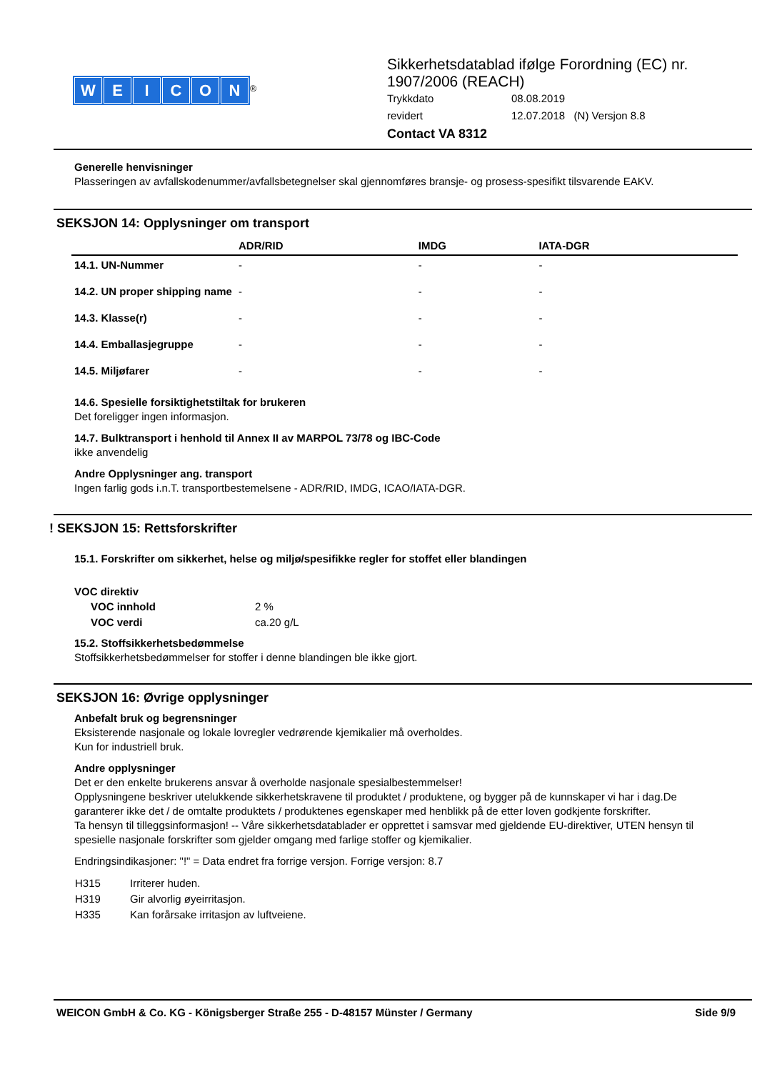WEICON
<sup>®</sup>
Sikkerhetsdatablad ifølge Forordning (EC) nr.
1907/2006 (REACH)
| Trykkdato | 08.08.2019 |
| revidert | 12.07.2018 (N) Versjon 8.8 |
Contact VA 8312
Generelle henvisninger
Plasseringen av avfallskodenummer/avfallsbetegnelser skal gjennomføres bransje- og prosess-spesifikt tilsvarende EAKV.
SEKSJON 14: Opplysninger om transport
| | ADR/RID | IMDG | IATA-DGR |
| --- | --- | --- | --- |
| 14.1. UN-Nummer | - | - | - |
| 14.2. UN proper shipping name | - | - | - |
| 14.3. Klasse(r) | - | - | - |
| 14.4. Emballasjegruppe | - | - | - |
| 14.5. Miljøfarer | - | - | - |
14.6. Spesielle forsiktighetstiltak for brukeren
Det foreligger ingen informasjon.
14.7. Bulktransport i henhold til Annex II av MARPOL 73/78 og IBC-Code
ikke anvendelig
Andre Opplysninger ang. transport
Ingen farlig gods i.n.T. transportbestemelsene - ADR/RID, IMDG, ICAO/IATA-DGR.
! SEKSJON 15: Rettsforskrifter
15.1. Forskrifter om sikkerhet, helse og miljø/spesifikke regler for stoffet eller blandingen
VOC direktiv
| VOC innhold | 2 % |
| VOC verdi | ca.20 g/L |
15.2. Stoffsikkerhetsbedømmelse
Stoffsikkerhetsbedømmelser for stoffer i denne blandingen ble ikke gjort.
SEKSJON 16: Øvrige opplysninger
Anbefalt bruk og begrensninger
Eksisterende nasjonale og lokale lovregler vedrørende kjemikalier må overholdes.
Kun for industriell bruk.
Andre opplysninger
Det er den enkelte brukerens ansvar å overholde nasjonale spesialbestemmelser!
Opplysningene beskriver utelukkende sikkerhetskravene til produktet / produktene, og bygger på de kunnskaper vi har i dag.De garanterer ikke det / de omtalte produktets / produktenes egenskaper med henblikk på de etter loven godkjente forskrifter.
Ta hensyn til tilleggsinformasjon! -- Våre sikkerhetsdatablader er opprettet i samsvar med gjeldende EU-direktiver, UTEN hensyn til spesielle nasjonale forskrifter som gjelder omgang med farlige stoffer og kjemikalier.
Endringsindikasjoner: "!" = Data endret fra forrige versjon. Forrige versjon: 8.7
| H315 | Irriterer huden. |
| H319 | Gir alvorlig øyeirritasjon. |
| H335 | Kan forårsake irritasjon av luftveiene. |
WEICON GmbH & Co. KG - Königsberger Straße 255 - D-48157 Münster / Germany Side 9/9